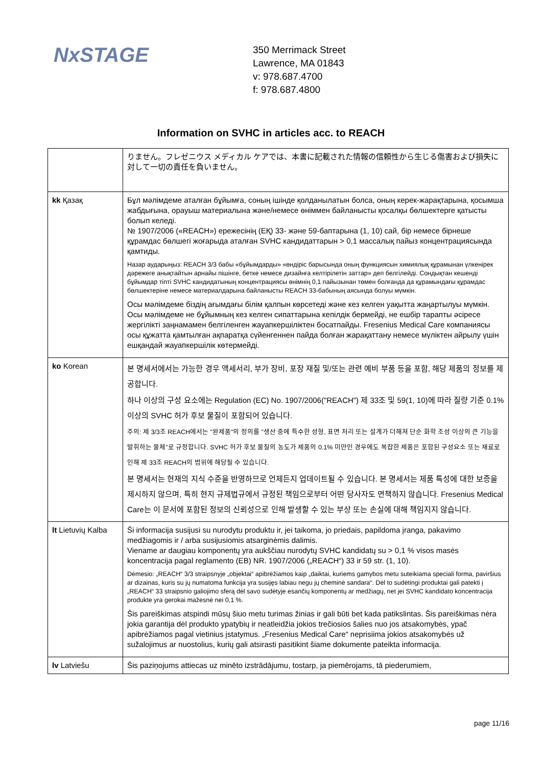NxSTAGE
350 Merrimack Street
Lawrence, MA 01843
v: 978.687.4700
f: 978.687.4800
Information on SVHC in articles acc. to REACH
| | りません。フレゼニウス メディカル ケアでは、本書に記載された情報の信頼性から生じる傷害および損失に対して一切の責任を負いません。 |
| kk Қазақ | Бұл мәлімдеме аталған бұйымға, соның ішінде қолданылатын болса, оның керек-жарақтарына, қосымша жабдығына, орауыш материалына және/немесе өніммен байланысты қосалқы бөлшектерге қатысты болып келеді. № 1907/2006 («REACH») ережесінің (ЕҚ) 33- және 59-баптарына (1, 10) сай, бір немесе бірнеше құрамдас бөлшегі жоғарыда аталған SVHC кандидаттарын > 0,1 массалық пайыз концентрациясында қамтиды. Назар аударыңыз: REACH 3/3 бабы «бұйымдарды» «өндіріс барысында оның функциясын химиялық құрамынан үлкенірек дәрежеге анықтайтын арнайы пішінге, бетке немесе дизайнға келтірілетін заттар» деп белгілейді. Сондықтан кешенді бұйымдар тіпті SVHC кандидатының концентрациясы өнімнің 0,1 пайызынан төмен болғанда да құрамындағы құрамдас бөлшектеріне немесе материалдарына байланысты REACH 33-бабының аясында болуы мүмкін. Осы мәлімдеме біздің ағымдағы білім қалпын көрсетеді және кез келген уақытта жаңартылуы мүмкін. Осы мәлімдеме не бұйымның кез келген сипаттарына кепілдік бермейді, не ешбір тарапты әсіресе жергілікті заңнамамен белгіленген жауапкершіліктен босатпайды. Fresenius Medical Care компаниясы осы құжатта қамтылған ақпаратқа сүйенгеннен пайда болған жарақаттану немесе мүліктен айрылу үшін ешқандай жауапкершілік көтермейді. |
| ko Korean | 본 명세서에서는 가능한 경우 액세서리, 부가 장비, 포장 재질 및/또는 관련 예비 부품 등을 포함, 해당 제품의 정보를 제공합니다. 하나 이상의 구성 요소에는 Regulation (EC) No. 1907/2006("REACH") 제 33조 및 59(1, 10)에 따라 질량 기준 0.1% 이상의 SVHC 허가 후보 물질이 포함되어 있습니다. 주의: 제 3/3조 REACH에서는 "완제품"의 정의를 "생산 중에 특수한 성형, 표면 처리 또는 설계가 더해져 단순 화학 조성 이상의 큰 기능을 발휘하는 물체"로 규정합니다. SVHC 허가 후보 물질의 농도가 제품의 0.1% 미만인 경우에도 복잡한 제품은 포함된 구성요소 또는 재료로 인해 제 33조 REACH의 범위에 해당될 수 있습니다. 본 명세서는 현재의 지식 수준을 반영하므로 언제든지 업데이트될 수 있습니다. 본 명세서는 제품 특성에 대한 보증을 제시하지 않으며, 특히 현지 규제법규에서 규정된 책임으로부터 어떤 당사자도 면책하지 않습니다. Fresenius Medical Care는 이 문서에 포함된 정보의 신뢰성으로 인해 발생할 수 있는 부상 또는 손실에 대해 책임지지 않습니다. |
| lt Lietuvių Kalba | Ši informacija susijusi su nurodytu produktu ir, jei taikoma, jo priedais, papildoma įranga, pakavimo medžiagomis ir / arba susijusiomis atsarginėmis dalimis. Viename ar daugiau komponentų yra aukščiau nurodytų SVHC kandidatų su > 0,1 % visos masės koncentracija pagal reglamento (EB) NR. 1907/2006 („REACH“) 33 ir 59 str. (1, 10). Dėmesio: „REACH“ 3/3 straipsnyje „objektai“ apibrėžiamos kaip „daiktai, kuriems gamybos metu suteikiama speciali forma, paviršius ar dizainas, kuris su jų numatoma funkcija yra susijęs labiau negu jų cheminė sandara“. Dėl to sudėtingi produktai gali patekti į „REACH“ 33 straipsnio galiojimo sferą dėl savo sudėtyje esančių komponentų ar medžiagų, net jei SVHC kandidato koncentracija produkte yra gerokai mažesnė nei 0,1 %. Šis pareiškimas atspindi mūsų šiuo metu turimas žinias ir gali būti bet kada patikslintas. Šis pareiškimas nėra jokia garantija dėl produkto ypatybių ir neatleidžia jokios trečiosios šalies nuo jos atsakomybės, ypač apibrėžiamos pagal vietinius įstatymus. „Fresenius Medical Care“ neprisiima jokios atsakomybės už sužalojimus ar nuostolius, kurių gali atsirasti pasitikint šiame dokumente pateikta informacija. |
| lv Latviešu | Šis paziņojums attiecas uz minēto izstrādājumu, tostarp, ja piemērojams, tā piederumiem, |
page 11/16